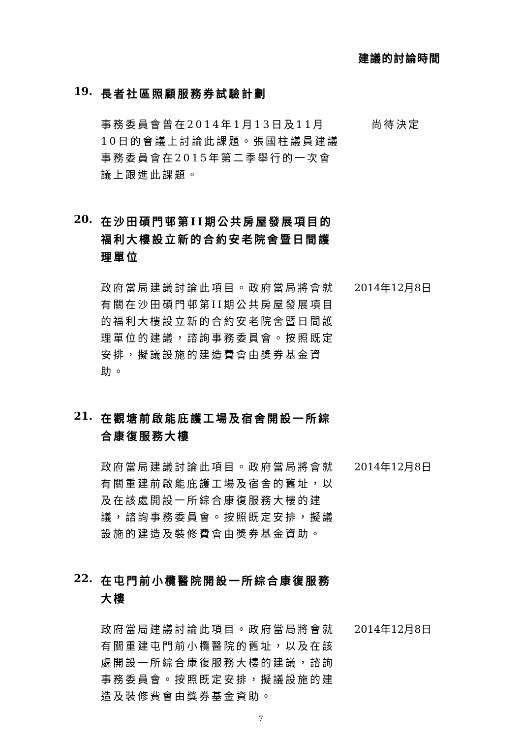建議的討論時間
19.
長者社區照顧服務券試驗計劃
事務委員會曾在2014年1月13日及11月10日的會議上討論此課題。張國柱議員建議事務委員會在2015年第二季舉行的一次會議上跟進此課題。
尚待決定
20.
在沙田碩門邨第II期公共房屋發展項目的福利大樓設立新的合約安老院舍暨日間護理單位
政府當局建議討論此項目。政府當局將會就有關在沙田碩門邨第II期公共房屋發展項目的福利大樓設立新的合約安老院舍暨日間護理單位的建議，諮詢事務委員會。按照既定安排，擬議設施的建造費會由獎券基金資助。
2014年12月8日
21.
在觀塘前啟能庇護工場及宿舍開設一所綜合康復服務大樓
政府當局建議討論此項目。政府當局將會就有關重建前啟能庇護工場及宿舍的舊址，以及在該處開設一所綜合康復服務大樓的建議，諮詢事務委員會。按照既定安排，擬議設施的建造及裝修費會由獎券基金資助。
2014年12月8日
22.
在屯門前小欖醫院開設一所綜合康復服務大樓
政府當局建議討論此項目。政府當局將會就有關重建屯門前小欖醫院的舊址，以及在該處開設一所綜合康復服務大樓的建議，諮詢事務委員會。按照既定安排，擬議設施的建造及裝修費會由獎券基金資助。
2014年12月8日
7